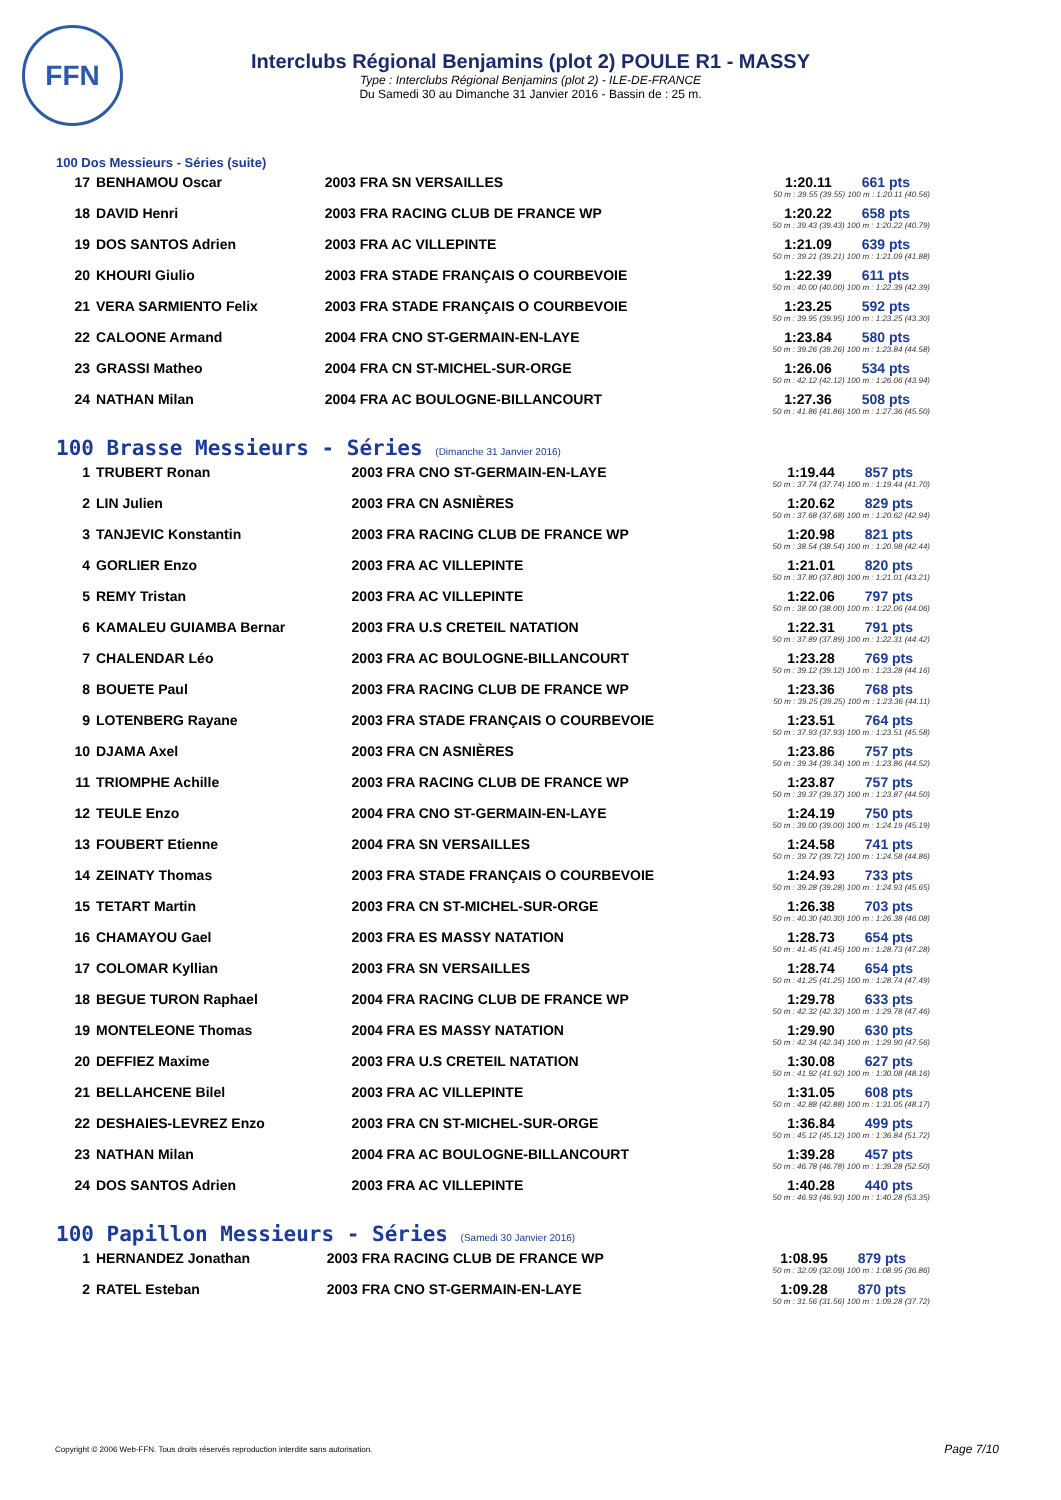FFN
Interclubs Régional Benjamins (plot 2) POULE R1 - MASSY
Type : Interclubs Régional Benjamins (plot 2) - ILE-DE-FRANCE
Du Samedi 30 au Dimanche 31 Janvier 2016 - Bassin de : 25 m.
100 Dos Messieurs - Séries (suite)
| 17 | BENHAMOU Oscar | 2003 FRA SN VERSAILLES | 1:20.11 | 661 pts |
| 50 m : 39.55 (39.55) 100 m : 1:20.11 (40.56) | | | | |
| 18 | DAVID Henri | 2003 FRA RACING CLUB DE FRANCE WP | 1:20.22 | 658 pts |
| 50 m : 39.43 (39.43) 100 m : 1:20.22 (40.79) | | | | |
| 19 | DOS SANTOS Adrien | 2003 FRA AC VILLEPINTE | 1:21.09 | 639 pts |
| 50 m : 39.21 (39.21) 100 m : 1:21.09 (41.88) | | | | |
| 20 | KHOURI Giulio | 2003 FRA STADE FRANÇAIS O COURBEVOIE | 1:22.39 | 611 pts |
| 50 m : 40.00 (40.00) 100 m : 1:22.39 (42.39) | | | | |
| 21 | VERA SARMIENTO Felix | 2003 FRA STADE FRANÇAIS O COURBEVOIE | 1:23.25 | 592 pts |
| 50 m : 39.95 (39.95) 100 m : 1:23.25 (43.30) | | | | |
| 22 | CALOONE Armand | 2004 FRA CNO ST-GERMAIN-EN-LAYE | 1:23.84 | 580 pts |
| 50 m : 39.26 (39.26) 100 m : 1:23.84 (44.58) | | | | |
| 23 | GRASSI Matheo | 2004 FRA CN ST-MICHEL-SUR-ORGE | 1:26.06 | 534 pts |
| 50 m : 42.12 (42.12) 100 m : 1:26.06 (43.94) | | | | |
| 24 | NATHAN Milan | 2004 FRA AC BOULOGNE-BILLANCOURT | 1:27.36 | 508 pts |
| 50 m : 41.86 (41.86) 100 m : 1:27.36 (45.50) | | | | |
100 Brasse Messieurs - Séries (Dimanche 31 Janvier 2016)
| 1 | TRUBERT Ronan | 2003 FRA CNO ST-GERMAIN-EN-LAYE | 1:19.44 | 857 pts |
| 50 m : 37.74 (37.74) 100 m : 1:19.44 (41.70) | | | | |
| 2 | LIN Julien | 2003 FRA CN ASNIÈRES | 1:20.62 | 829 pts |
| 50 m : 37.68 (37.68) 100 m : 1:20.62 (42.94) | | | | |
| 3 | TANJEVIC Konstantin | 2003 FRA RACING CLUB DE FRANCE WP | 1:20.98 | 821 pts |
| 50 m : 38.54 (38.54) 100 m : 1:20.98 (42.44) | | | | |
| 4 | GORLIER Enzo | 2003 FRA AC VILLEPINTE | 1:21.01 | 820 pts |
| 50 m : 37.80 (37.80) 100 m : 1:21.01 (43.21) | | | | |
| 5 | REMY Tristan | 2003 FRA AC VILLEPINTE | 1:22.06 | 797 pts |
| 50 m : 38.00 (38.00) 100 m : 1:22.06 (44.06) | | | | |
| 6 | KAMALEU GUIAMBA Bernar | 2003 FRA U.S CRETEIL NATATION | 1:22.31 | 791 pts |
| 50 m : 37.89 (37.89) 100 m : 1:22.31 (44.42) | | | | |
| 7 | CHALENDAR Léo | 2003 FRA AC BOULOGNE-BILLANCOURT | 1:23.28 | 769 pts |
| 50 m : 39.12 (39.12) 100 m : 1:23.28 (44.16) | | | | |
| 8 | BOUETE Paul | 2003 FRA RACING CLUB DE FRANCE WP | 1:23.36 | 768 pts |
| 50 m : 39.25 (39.25) 100 m : 1:23.36 (44.11) | | | | |
| 9 | LOTENBERG Rayane | 2003 FRA STADE FRANÇAIS O COURBEVOIE | 1:23.51 | 764 pts |
| 50 m : 37.93 (37.93) 100 m : 1:23.51 (45.58) | | | | |
| 10 | DJAMA Axel | 2003 FRA CN ASNIÈRES | 1:23.86 | 757 pts |
| 50 m : 39.34 (39.34) 100 m : 1:23.86 (44.52) | | | | |
| 11 | TRIOMPHE Achille | 2003 FRA RACING CLUB DE FRANCE WP | 1:23.87 | 757 pts |
| 50 m : 39.37 (39.37) 100 m : 1:23.87 (44.50) | | | | |
| 12 | TEULE Enzo | 2004 FRA CNO ST-GERMAIN-EN-LAYE | 1:24.19 | 750 pts |
| 50 m : 39.00 (39.00) 100 m : 1:24.19 (45.19) | | | | |
| 13 | FOUBERT Etienne | 2004 FRA SN VERSAILLES | 1:24.58 | 741 pts |
| 50 m : 39.72 (39.72) 100 m : 1:24.58 (44.86) | | | | |
| 14 | ZEINATY Thomas | 2003 FRA STADE FRANÇAIS O COURBEVOIE | 1:24.93 | 733 pts |
| 50 m : 39.28 (39.28) 100 m : 1:24.93 (45.65) | | | | |
| 15 | TETART Martin | 2003 FRA CN ST-MICHEL-SUR-ORGE | 1:26.38 | 703 pts |
| 50 m : 40.30 (40.30) 100 m : 1:26.38 (46.08) | | | | |
| 16 | CHAMAYOU Gael | 2003 FRA ES MASSY NATATION | 1:28.73 | 654 pts |
| 50 m : 41.45 (41.45) 100 m : 1:28.73 (47.28) | | | | |
| 17 | COLOMAR Kyllian | 2003 FRA SN VERSAILLES | 1:28.74 | 654 pts |
| 50 m : 41.25 (41.25) 100 m : 1:28.74 (47.49) | | | | |
| 18 | BEGUE TURON Raphael | 2004 FRA RACING CLUB DE FRANCE WP | 1:29.78 | 633 pts |
| 50 m : 42.32 (42.32) 100 m : 1:29.78 (47.46) | | | | |
| 19 | MONTELEONE Thomas | 2004 FRA ES MASSY NATATION | 1:29.90 | 630 pts |
| 50 m : 42.34 (42.34) 100 m : 1:29.90 (47.56) | | | | |
| 20 | DEFFIEZ Maxime | 2003 FRA U.S CRETEIL NATATION | 1:30.08 | 627 pts |
| 50 m : 41.92 (41.92) 100 m : 1:30.08 (48.16) | | | | |
| 21 | BELLAHCENE Bilel | 2003 FRA AC VILLEPINTE | 1:31.05 | 608 pts |
| 50 m : 42.88 (42.88) 100 m : 1:31.05 (48.17) | | | | |
| 22 | DESHAIES-LEVREZ Enzo | 2003 FRA CN ST-MICHEL-SUR-ORGE | 1:36.84 | 499 pts |
| 50 m : 45.12 (45.12) 100 m : 1:36.84 (51.72) | | | | |
| 23 | NATHAN Milan | 2004 FRA AC BOULOGNE-BILLANCOURT | 1:39.28 | 457 pts |
| 50 m : 46.78 (46.78) 100 m : 1:39.28 (52.50) | | | | |
| 24 | DOS SANTOS Adrien | 2003 FRA AC VILLEPINTE | 1:40.28 | 440 pts |
| 50 m : 46.93 (46.93) 100 m : 1:40.28 (53.35) | | | | |
100 Papillon Messieurs - Séries (Samedi 30 Janvier 2016)
| 1 | HERNANDEZ Jonathan | 2003 FRA RACING CLUB DE FRANCE WP | 1:08.95 | 879 pts |
| 50 m : 32.09 (32.09) 100 m : 1:08.95 (36.86) | | | | |
| 2 | RATEL Esteban | 2003 FRA CNO ST-GERMAIN-EN-LAYE | 1:09.28 | 870 pts |
| 50 m : 31.56 (31.56) 100 m : 1:09.28 (37.72) | | | | |
Copyright © 2006 Web-FFN. Tous droits réservés reproduction interdite sans autorisation.
Page 7/10